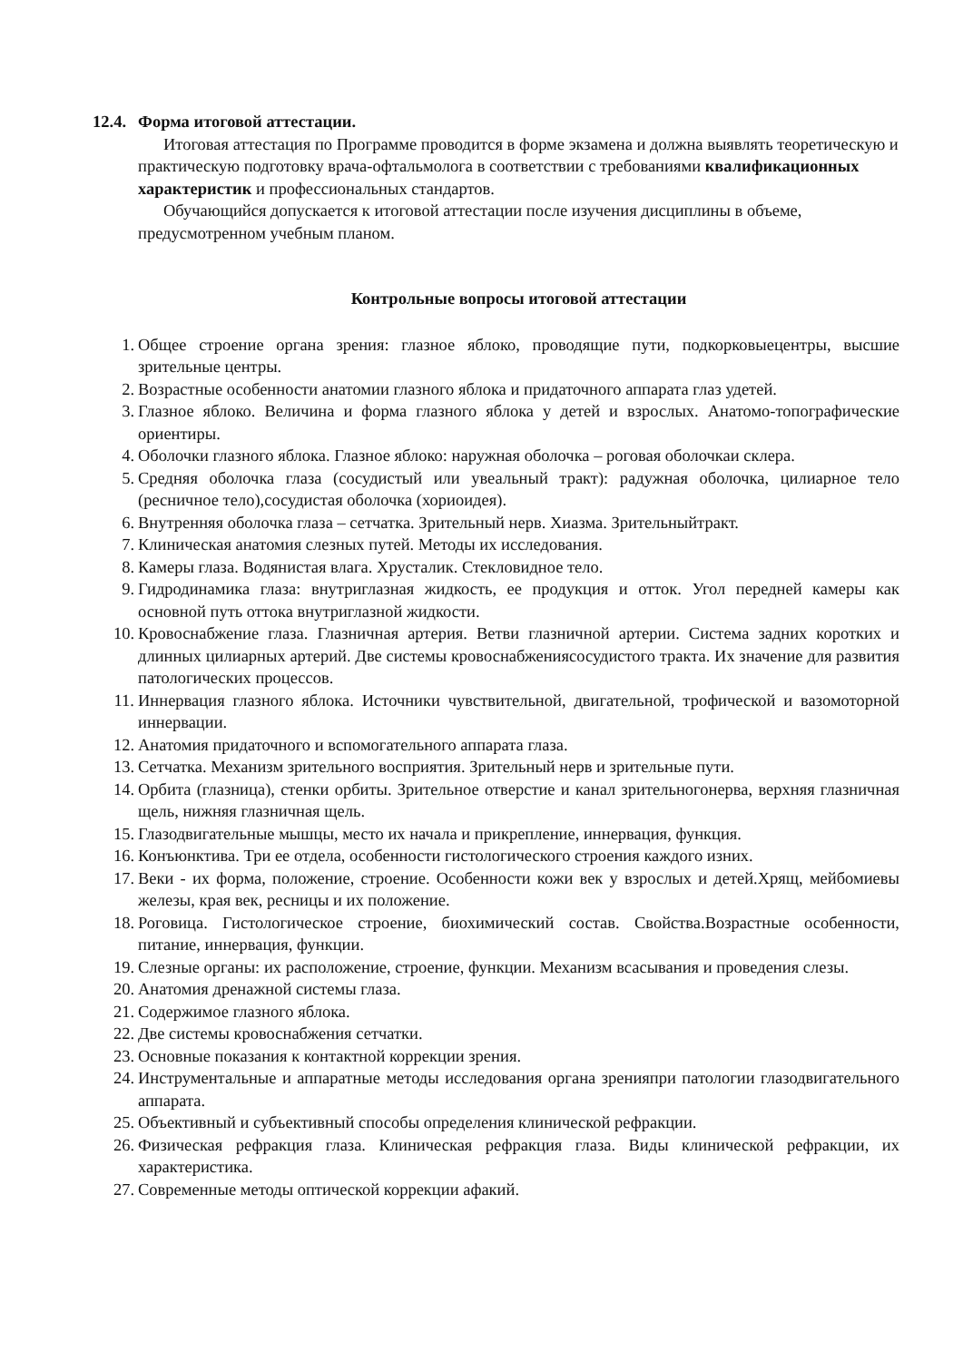12.4. Форма итоговой аттестации.
Итоговая аттестация по Программе проводится в форме экзамена и должна выявлять теоретическую и практическую подготовку врача-офтальмолога в соответствии с требованиями квалификационных характеристик и профессиональных стандартов.
Обучающийся допускается к итоговой аттестации после изучения дисциплины в объеме, предусмотренном учебным планом.
Контрольные вопросы итоговой аттестации
1. Общее строение органа зрения: глазное яблоко, проводящие пути, подкорковыецентры, высшие зрительные центры.
2. Возрастные особенности анатомии глазного яблока и придаточного аппарата глаз удетей.
3. Глазное яблоко. Величина и форма глазного яблока у детей и взрослых. Анатомо-топографические ориентиры.
4. Оболочки глазного яблока. Глазное яблоко: наружная оболочка – роговая оболочкаи склера.
5. Средняя оболочка глаза (сосудистый или увеальный тракт): радужная оболочка, цилиарное тело (ресничное тело),сосудистая оболочка (хориоидея).
6. Внутренняя оболочка глаза – сетчатка. Зрительный нерв. Хиазма. Зрительныйтракт.
7. Клиническая анатомия слезных путей. Методы их исследования.
8. Камеры глаза. Водянистая влага. Хрусталик. Стекловидное тело.
9. Гидродинамика глаза: внутриглазная жидкость, ее продукция и отток. Угол передней камеры как основной путь оттока внутриглазной жидкости.
10. Кровоснабжение глаза. Глазничная артерия. Ветви глазничной артерии. Система задних коротких и длинных цилиарных артерий. Две системы кровоснабжениясосудистого тракта. Их значение для развития патологических процессов.
11. Иннервация глазного яблока. Источники чувствительной, двигательной, трофической и вазомоторной иннервации.
12. Анатомия придаточного и вспомогательного аппарата глаза.
13. Сетчатка. Механизм зрительного восприятия. Зрительный нерв и зрительные пути.
14. Орбита (глазница), стенки орбиты. Зрительное отверстие и канал зрительногонерва, верхняя глазничная щель, нижняя глазничная щель.
15. Глазодвигательные мышцы, место их начала и прикрепление, иннервация, функция.
16. Конъюнктива. Три ее отдела, особенности гистологического строения каждого изних.
17. Веки - их форма, положение, строение. Особенности кожи век у взрослых и детей.Хрящ, мейбомиевы железы, края век, ресницы и их положение.
18. Роговица. Гистологическое строение, биохимический состав. Свойства.Возрастные особенности, питание, иннервация, функции.
19. Слезные органы: их расположение, строение, функции. Механизм всасывания и проведения слезы.
20. Анатомия дренажной системы глаза.
21. Содержимое глазного яблока.
22. Две системы кровоснабжения сетчатки.
23. Основные показания к контактной коррекции зрения.
24. Инструментальные и аппаратные методы исследования органа зренияпри патологии глазодвигательного аппарата.
25. Объективный и субъективный способы определения клинической рефракции.
26. Физическая рефракция глаза. Клиническая рефракция глаза. Виды клинической рефракции, их характеристика.
27. Современные методы оптической коррекции афакий.